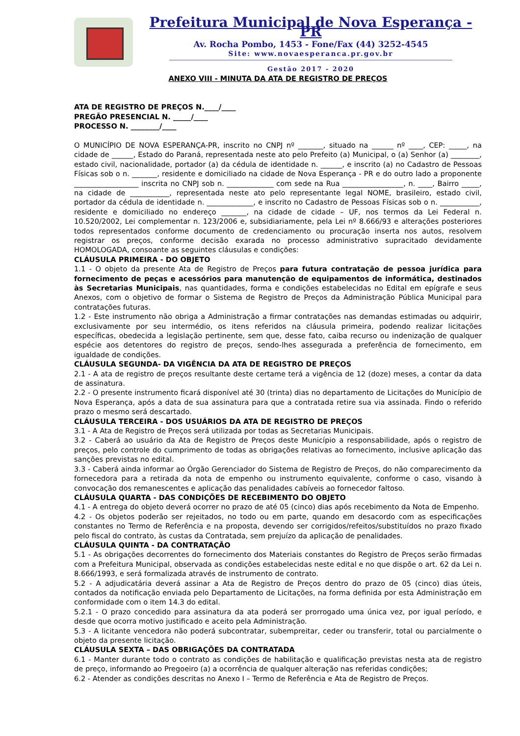Prefeitura Municipal de Nova Esperança - PR
Av. Rocha Pombo, 1453 - Fone/Fax (44) 3252-4545
Site: www.novaesperanca.pr.gov.br
Gestão 2017 - 2020
ANEXO VIII - MINUTA DA ATA DE REGISTRO DE PREÇOS
ATA DE REGISTRO DE PREÇOS N.____/____
PREGÃO PRESENCIAL N. _____/____
PROCESSO N. ________/____
O MUNICÍPIO DE NOVA ESPERANÇA-PR, inscrito no CNPJ nº _______, situado na ______ nº ____, CEP: _____, na cidade de ______, Estado do Paraná, representada neste ato pelo Prefeito (a) Municipal, o (a) Senhor (a) ________, estado civil, nacionalidade, portador (a) da cédula de identidade n. ______, e inscrito (a) no Cadastro de Pessoas Físicas sob o n. _______, residente e domiciliado na cidade de Nova Esperança - PR e do outro lado a proponente __________________ inscrita no CNPJ sob n. _____________ com sede na Rua _________________, n. ____, Bairro _____, na cidade de ___________, representada neste ato pelo representante legal NOME, brasileiro, estado civil, portador da cédula de identidade n. _____________, e inscrito no Cadastro de Pessoas Físicas sob o n. ___________, residente e domiciliado no endereço _______, na cidade de cidade – UF, nos termos da Lei Federal n. 10.520/2002, Lei complementar n. 123/2006 e, subsidiariamente, pela Lei nº 8.666/93 e alterações posteriores todos representados conforme documento de credenciamento ou procuração inserta nos autos, resolvem registrar os preços, conforme decisão exarada no processo administrativo supracitado devidamente HOMOLOGADA, consoante as seguintes cláusulas e condições:
CLÁUSULA PRIMEIRA - DO OBJETO
1.1 - O objeto da presente Ata de Registro de Preços para futura contratação de pessoa jurídica para fornecimento de peças e acessórios para manutenção de equipamentos de informática, destinados às Secretarias Municipais, nas quantidades, forma e condições estabelecidas no Edital em epígrafe e seus Anexos, com o objetivo de formar o Sistema de Registro de Preços da Administração Pública Municipal para contratações futuras.
1.2 - Este instrumento não obriga a Administração a firmar contratações nas demandas estimadas ou adquirir, exclusivamente por seu intermédio, os itens referidos na cláusula primeira, podendo realizar licitações específicas, obedecida a legislação pertinente, sem que, desse fato, caiba recurso ou indenização de qualquer espécie aos detentores do registro de preços, sendo-lhes assegurada a preferência de fornecimento, em igualdade de condições.
CLÁUSULA SEGUNDA- DA VIGÊNCIA DA ATA DE REGISTRO DE PREÇOS
2.1 - A ata de registro de preços resultante deste certame terá a vigência de 12 (doze) meses, a contar da data de assinatura.
2.2 - O presente instrumento ficará disponível até 30 (trinta) dias no departamento de Licitações do Município de Nova Esperança, após a data de sua assinatura para que a contratada retire sua via assinada. Findo o referido prazo o mesmo será descartado.
CLÁUSULA TERCEIRA - DOS USUÁRIOS DA ATA DE REGISTRO DE PREÇOS
3.1 - A Ata de Registro de Preços será utilizada por todas as Secretarias Municipais.
3.2 - Caberá ao usuário da Ata de Registro de Preços deste Município a responsabilidade, após o registro de preços, pelo controle do cumprimento de todas as obrigações relativas ao fornecimento, inclusive aplicação das sanções previstas no edital.
3.3 - Caberá ainda informar ao Órgão Gerenciador do Sistema de Registro de Preços, do não comparecimento da fornecedora para a retirada da nota de empenho ou instrumento equivalente, conforme o caso, visando à convocação dos remanescentes e aplicação das penalidades cabíveis ao fornecedor faltoso.
CLÁUSULA QUARTA - DAS CONDIÇÕES DE RECEBIMENTO DO OBJETO
4.1 - A entrega do objeto deverá ocorrer no prazo de até 05 (cinco) dias após recebimento da Nota de Empenho.
4.2 - Os objetos poderão ser rejeitados, no todo ou em parte, quando em desacordo com as especificações constantes no Termo de Referência e na proposta, devendo ser corrigidos/refeitos/substituídos no prazo fixado pelo fiscal do contrato, às custas da Contratada, sem prejuízo da aplicação de penalidades.
CLÁUSULA QUINTA - DA CONTRATAÇÃO
5.1 - As obrigações decorrentes do fornecimento dos Materiais constantes do Registro de Preços serão firmadas com a Prefeitura Municipal, observada as condições estabelecidas neste edital e no que dispõe o art. 62 da Lei n. 8.666/1993, e será formalizada através de instrumento de contrato.
5.2 - A adjudicatária deverá assinar a Ata de Registro de Preços dentro do prazo de 05 (cinco) dias úteis, contados da notificação enviada pelo Departamento de Licitações, na forma definida por esta Administração em conformidade com o item 14.3 do edital.
5.2.1 - O prazo concedido para assinatura da ata poderá ser prorrogado uma única vez, por igual período, e desde que ocorra motivo justificado e aceito pela Administração.
5.3 - A licitante vencedora não poderá subcontratar, subempreitar, ceder ou transferir, total ou parcialmente o objeto da presente licitação.
CLÁUSULA SEXTA – DAS OBRIGAÇÕES DA CONTRATADA
6.1 - Manter durante todo o contrato as condições de habilitação e qualificação previstas nesta ata de registro de preço, informando ao Pregoeiro (a) a ocorrência de qualquer alteração nas referidas condições;
6.2 - Atender as condições descritas no Anexo I – Termo de Referência e Ata de Registro de Preços.